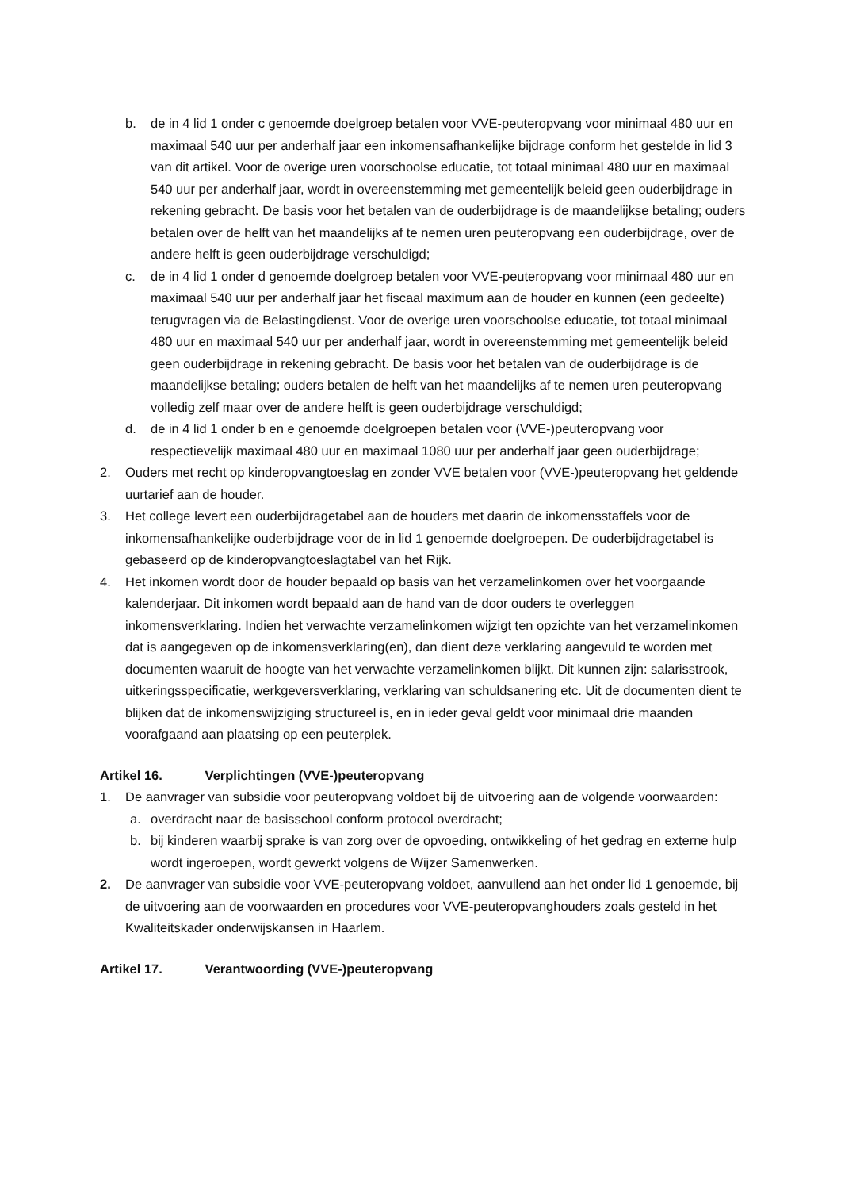b. de in 4 lid 1 onder c genoemde doelgroep betalen voor VVE-peuteropvang voor minimaal 480 uur en maximaal 540 uur per anderhalf jaar een inkomensafhankelijke bijdrage conform het gestelde in lid 3 van dit artikel. Voor de overige uren voorschoolse educatie, tot totaal minimaal 480 uur en maximaal 540 uur per anderhalf jaar, wordt in overeenstemming met gemeentelijk beleid geen ouderbijdrage in rekening gebracht. De basis voor het betalen van de ouderbijdrage is de maandelijkse betaling; ouders betalen over de helft van het maandelijks af te nemen uren peuteropvang een ouderbijdrage, over de andere helft is geen ouderbijdrage verschuldigd;
c. de in 4 lid 1 onder d genoemde doelgroep betalen voor VVE-peuteropvang voor minimaal 480 uur en maximaal 540 uur per anderhalf jaar het fiscaal maximum aan de houder en kunnen (een gedeelte) terugvragen via de Belastingdienst. Voor de overige uren voorschoolse educatie, tot totaal minimaal 480 uur en maximaal 540 uur per anderhalf jaar, wordt in overeenstemming met gemeentelijk beleid geen ouderbijdrage in rekening gebracht. De basis voor het betalen van de ouderbijdrage is de maandelijkse betaling; ouders betalen de helft van het maandelijks af te nemen uren peuteropvang volledig zelf maar over de andere helft is geen ouderbijdrage verschuldigd;
d. de in 4 lid 1 onder b en e genoemde doelgroepen betalen voor (VVE-)peuteropvang voor respectievelijk maximaal 480 uur en maximaal 1080 uur per anderhalf jaar geen ouderbijdrage;
2. Ouders met recht op kinderopvangtoeslag en zonder VVE betalen voor (VVE-)peuteropvang het geldende uurtarief aan de houder.
3. Het college levert een ouderbijdragetabel aan de houders met daarin de inkomensstaffels voor de inkomensafhankelijke ouderbijdrage voor de in lid 1 genoemde doelgroepen. De ouderbijdragetabel is gebaseerd op de kinderopvangtoeslagtabel van het Rijk.
4. Het inkomen wordt door de houder bepaald op basis van het verzamelinkomen over het voorgaande kalenderjaar. Dit inkomen wordt bepaald aan de hand van de door ouders te overleggen inkomensverklaring. Indien het verwachte verzamelinkomen wijzigt ten opzichte van het verzamelinkomen dat is aangegeven op de inkomensverklaring(en), dan dient deze verklaring aangevuld te worden met documenten waaruit de hoogte van het verwachte verzamelinkomen blijkt. Dit kunnen zijn: salarisstrook, uitkeringsspecificatie, werkgeversverklaring, verklaring van schuldsanering etc. Uit de documenten dient te blijken dat de inkomenswijziging structureel is, en in ieder geval geldt voor minimaal drie maanden voorafgaand aan plaatsing op een peuterplek.
Artikel 16. Verplichtingen (VVE-)peuteropvang
1. De aanvrager van subsidie voor peuteropvang voldoet bij de uitvoering aan de volgende voorwaarden:
a. overdracht naar de basisschool conform protocol overdracht;
b. bij kinderen waarbij sprake is van zorg over de opvoeding, ontwikkeling of het gedrag en externe hulp wordt ingeroepen, wordt gewerkt volgens de Wijzer Samenwerken.
2. De aanvrager van subsidie voor VVE-peuteropvang voldoet, aanvullend aan het onder lid 1 genoemde, bij de uitvoering aan de voorwaarden en procedures voor VVE-peuteropvanghouders zoals gesteld in het Kwaliteitskader onderwijskansen in Haarlem.
Artikel 17. Verantwoording (VVE-)peuteropvang